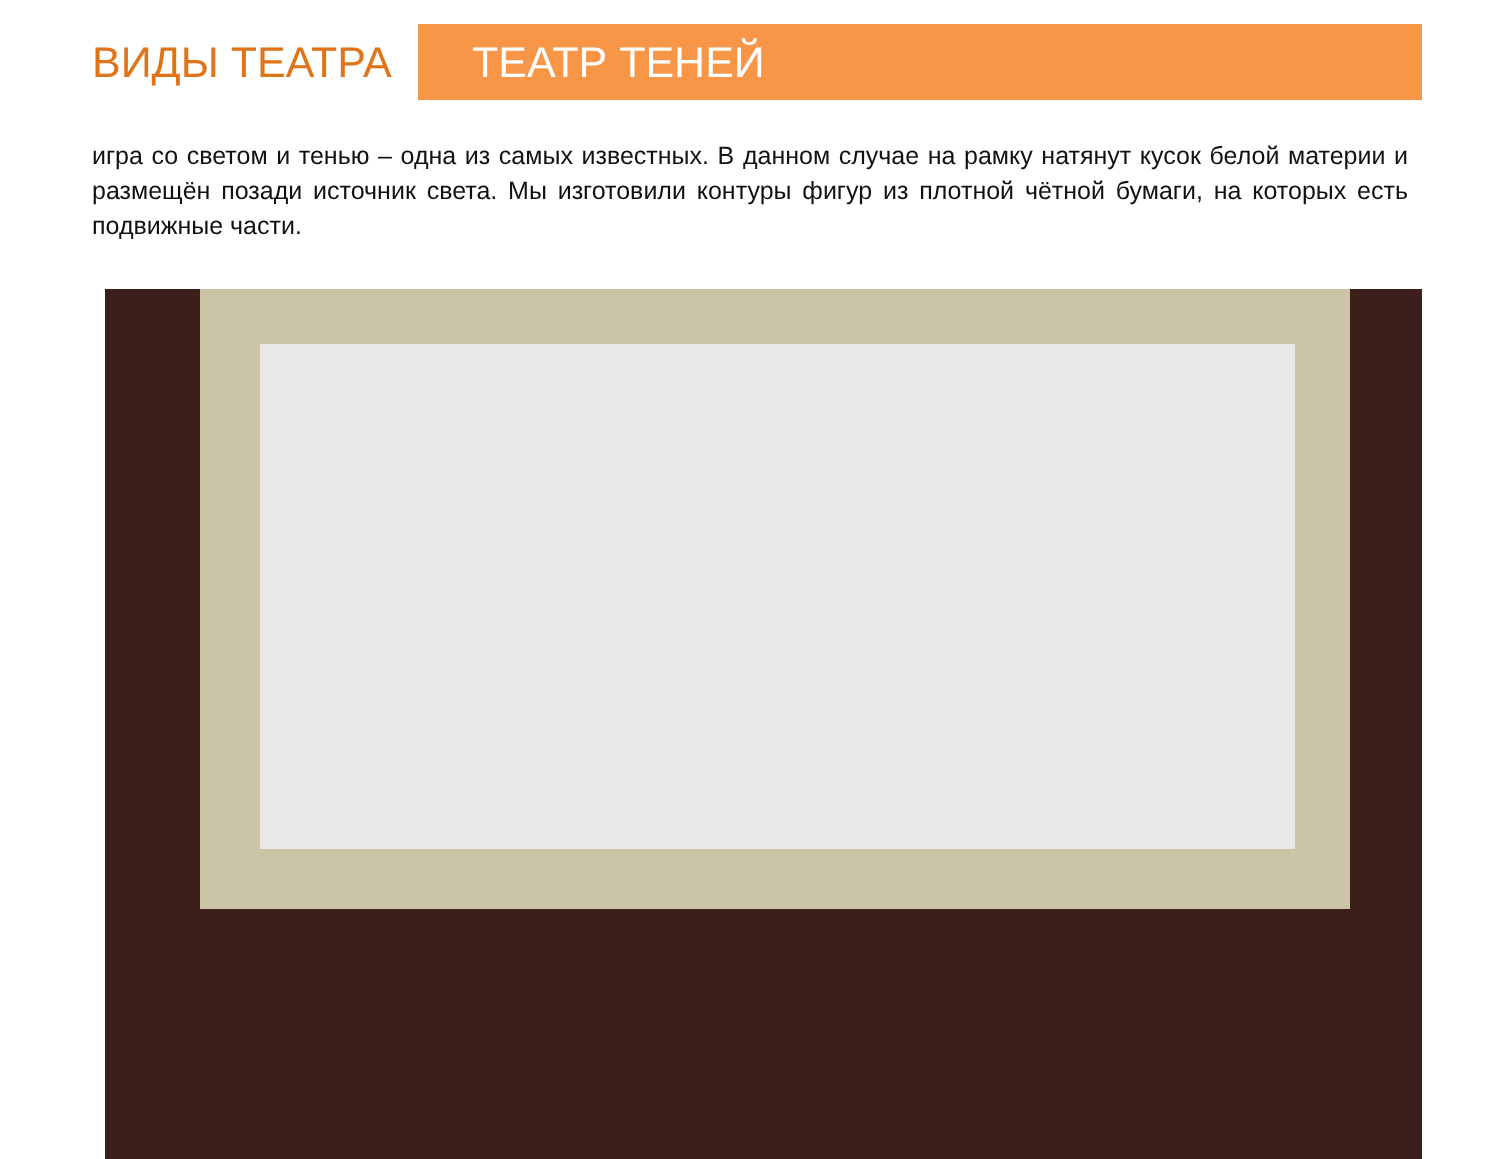ВИДЫ ТЕАТРА
ТЕАТР ТЕНЕЙ
игра со светом и тенью – одна из самых известных. В данном случае на рамку натянут кусок белой материи и размещён позади источник света. Мы изготовили контуры фигур из плотной чётной бумаги, на которых есть подвижные части.